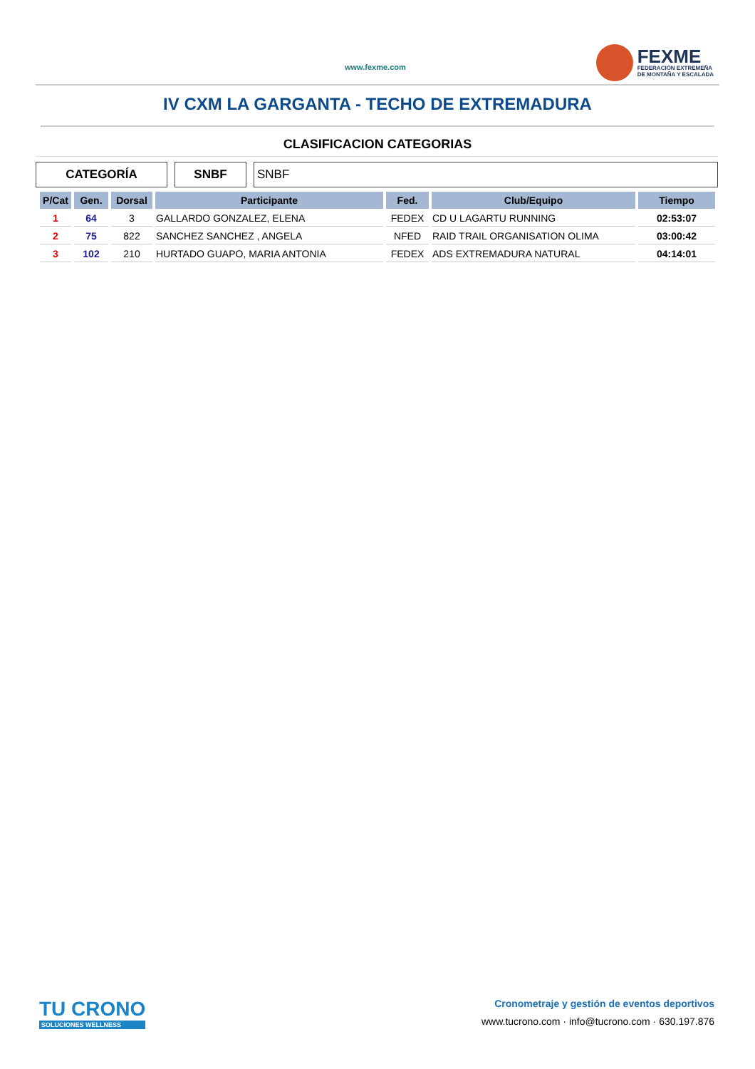www.fexme.com
FEXME
FEDERACIÓN EXTREMEÑA
DE MONTAÑA Y ESCALADA
IV CXM LA GARGANTA - TECHO DE EXTREMADURA
CLASIFICACION CATEGORIAS
CATEGORÍA SNBF SNBF
| P/Cat | Gen. | Dorsal | Participante | Fed. | Club/Equipo | Tiempo |
| --- | --- | --- | --- | --- | --- | --- |
| 1 | 64 | 3 | GALLARDO GONZALEZ, ELENA | FEDEX | CD U LAGARTU RUNNING | 02:53:07 |
| 2 | 75 | 822 | SANCHEZ SANCHEZ , ANGELA | NFED | RAID TRAIL ORGANISATION OLIMA | 03:00:42 |
| 3 | 102 | 210 | HURTADO GUAPO, MARIA ANTONIA | FEDEX | ADS EXTREMADURA NATURAL | 04:14:01 |
TU CRONO
SOLUCIONES WELLNESS
Cronometraje y gestión de eventos deportivos
www.tucrono.com · info@tucrono.com · 630.197.876